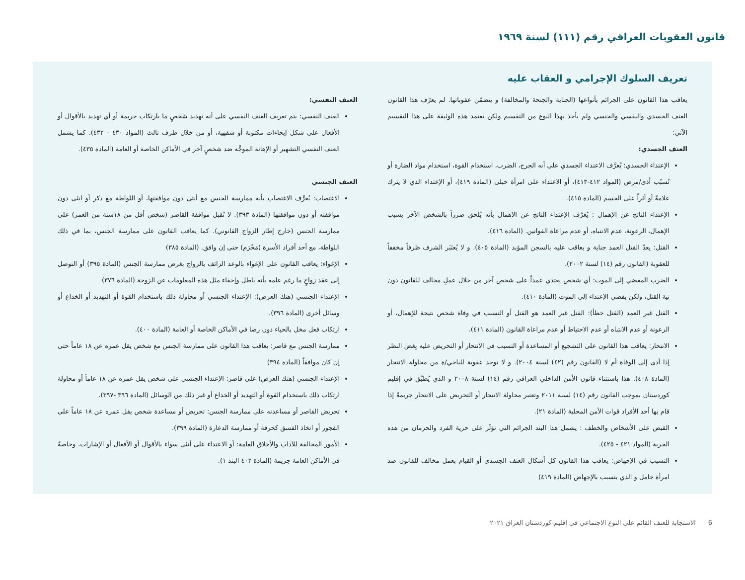قانون العقوبات العراقي رقم (١١١) لسنة ١٩٦٩
تعريف السلوك الإجرامي و العقاب عليه
يعاقب هذا القانون على الجرائم بأنواعها (الجناية والجنحة والمخالفة) و يتضمّن عقوباتها. لم يعرّف هذا القانون العنف الجسدي والنفسي والجنسي ولم يأخذ بهذا النوع من التقسيم ولكن تعتمد هذه الوثيقة على هذا التقسيم الآتي:
العنف الجسدي:
الإعتداء الجسدي: يُعرَّف الاعتداء الجسدي على أنه الجرح، الضرب، استخدام القوة، استخدام مواد الضارة أو تُسبّب أذى/مرض (المواد ٤١٢-٤١٣)، أو الاعتداء على امرأة حبلى (المادة ٤١٩)، أو الإعتداء الذي لا يترك علامةً أو أثراً على الجسم (المادة ٤١٥).
الإعتداء الناتج عن الإهمال : يُعَرَّف الإعتداء الناتج عن الاهمال بأنه يُلحق ضرراً بالشخص الآخر بسبب الإهمال، الرعونة، عدم الانتباه، أو عدم مراعاة القوانين. (المادة ٤١٦).
القتل: يعدّ القتل العمد جناية و يعاقب عليه بالسجن المؤبد (المادة ٤٠٥). و لا يُعتَبَر الشرف ظرفاً مخففاً للعقوبة (القانون رقم (١٤) لسنة ٢٠٠٢).
الضرب المفضي إلى الموت: أي شخص يعتدي عمداً على شخص آخر من خلال عملٍ مخالف للقانون دون نية القتل، ولكن يفضي الإعتداء إلى الموت (المادة ٤١٠).
القتل غير العمد (القتل خطأ): القتل غير العمد هو القتل أو التسبب في وفاة شخص نتيجة للإهمال، أو الرعونة أو عدم الانتباه أو عدم الاحتياط أو عدم مراعاة القانون (المادة ٤١١).
الانتحار: يعاقب هذا القانون على التشجيع أو المساعدة أو التسبب في الانتحار أو التحريض عليه بِغض النظر إذا أدى إلى الوفاة أم لا (القانون رقم (٤٢) لسنة ٢٠٠٤). و لا توجد عقوبة للناجي/ة من محاولة الانتحار (المادة ٤٠٨). هذا باستثناء قانون الأمن الداخلي العراقي رقم (١٤) لسنة ٢٠٠٨ و الذي يُطبَّق في إقليم كوردستان بموجب القانون رقم (١٤) لسنة ٢٠١١ وتعتبر محاولة الانتحار أو التحريض على الانتحار جريمةً إذا قام بها أحد الأفراد قوات الأمن المحلية (المادة ٢١).
القبض على الأشخاص والخطف : يشمل هذا البند الجرائم التي تؤثّر على حرية الفرد والحرمان من هذه الحرية (المواد ٤٢١ - ٤٢٥).
التسبب في الإجهاض: يعاقب هذا القانون كل أشكال العنف الجسدي أو القيام بعمل مخالف للقانون ضد امرأة حامل و الذي يتسبب بالإجهاض (المادة ٤١٩)
العنف النفسي:
العنف النفسي: يتم تعريف العنف النفسي على أنه تهديد شخصٍ ما بارتكاب جريمة أو أي تهديد بالأقوال أو الأفعال على شكل إيحاءات مكتوبة أو شفهية، أو من خلال طرف ثالث (المواد ٤٣٠ - ٤٣٢). كما يشمل العنف النفسي التشهير أو الإهانة الموجَّه ضد شخصٍ آخر في الأماكن الخاصة أو العامة (المادة ٤٣٥).
العنف الجنسي
الاغتصاب: يُعرَّف الاغتصاب بأنه ممارسة الجنس مع أنثى دون موافقتها، أو اللواطة مع ذكر أو انثى دون موافقته أو دون موافقتها (المادة ٣٩٣). لا تُقبل موافقة القاصر (شخص أقل من ١٨سنة من العمر) على ممارسة الجنس (خارج إطار الزواج القانوني). كما يعاقب القانون على ممارسة الجنس، بما في ذلك اللواطة، مع أحد أفراد الأسرة (مَحْرَم) حتى إن وافق. (المادة ٣٨٥)
الإغواء: يعاقب القانون على الإغواء بالوعد الزائف بالزواج بغرض ممارسة الجنس (المادة ٣٩٥) أو التوصل إلى عقد زواجٍ ما رغم علمه بأنه باطل وإخفاء مثل هذه المعلومات عن الزوجة (المادة ٣٧٦)
الإعتداء الجنسي (هتك العرض): الإعتداء الجنسي أو محاولة ذلك باستخدام القوة أو التهديد أو الخداع أو وسائل أخرى (المادة ٣٩٦).
ارتكاب فعل مخل بالحياء دون رضا في الأماكن الخاصة أو العامة (المادة ٤٠٠).
ممارسة الجنس مع قاصر: يعاقب هذا القانون على ممارسة الجنس مع شخص يقل عمره عن ١٨ عاماً حتى إن كان موافقاً (المادة ٣٩٤)
الإعتداء الجنسي (هتك العرض) على قاصر: الإعتداء الجنسي على شخص يقل عمره عن ١٨ عاماً أو محاولة ارتكاب ذلك باستخدام القوة أو التهديد أو الخداع أو غير ذلك من الوسائل (المادة ٣٩٦ -٣٩٧).
تحريض القاصر أو مساعدته على ممارسة الجنس: تحريض أو مساعدة شخص يقل عمره عن ١٨ عاماً على الفجور أو اتخاذ الفسق كحرفة أو ممارسة الدعارة (المادة ٣٩٩).
الأمور المخالفة للآداب والأخلاق العامة: أو الاعتداء على أنثى سواء بالأقوال أو الأفعال أو الإشارات، وخاصةً في الأماكن العامة جريمة (المادة ٤٠٢ البند ١).
6 الاستجابة للعنف القائم على النوع الاجتماعي في إقليم-كوردستان العراق ٢٠٢١